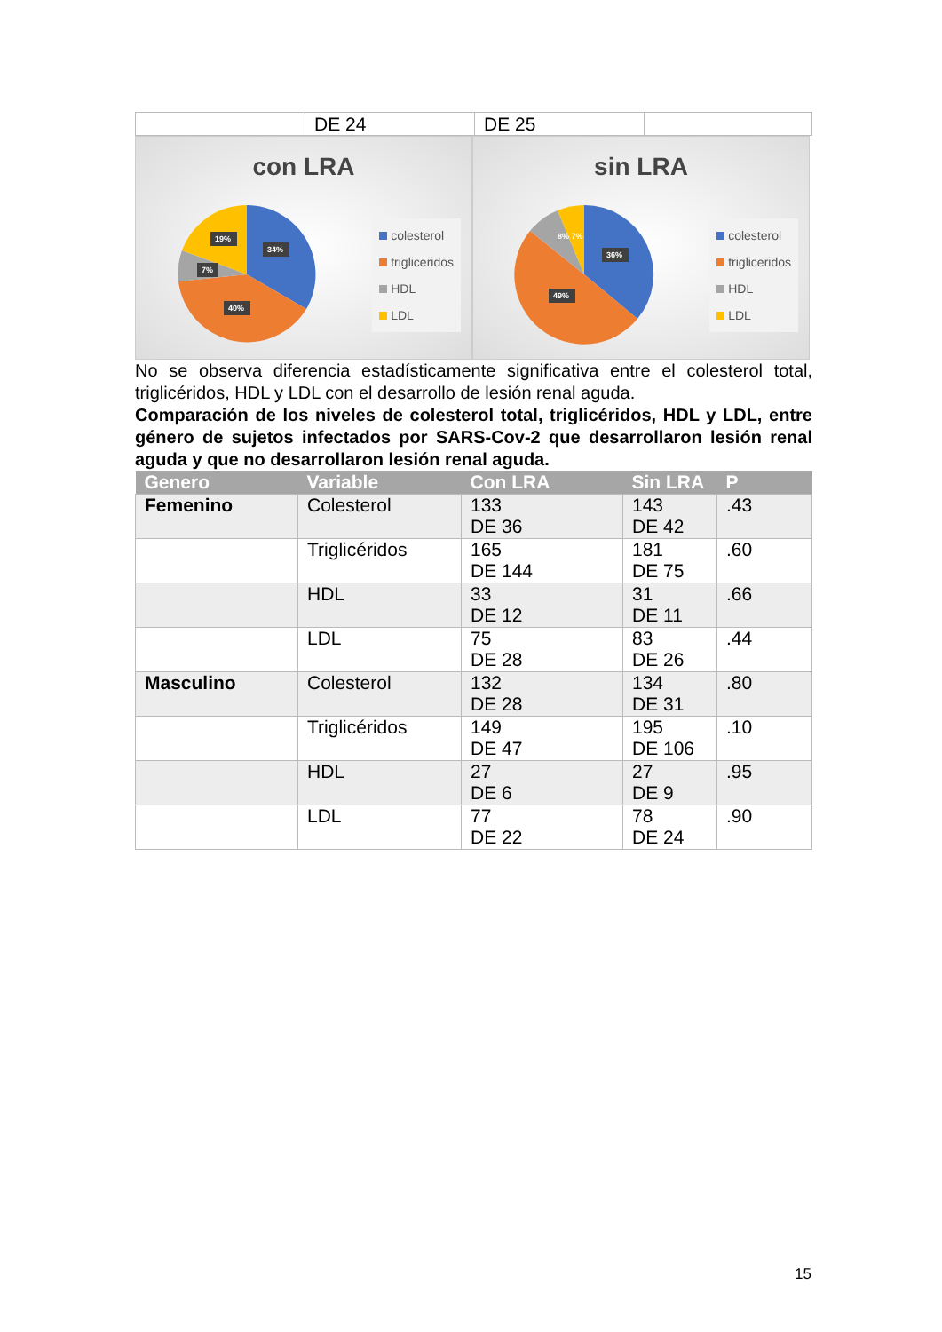| | DE 24 | DE 25 | |
con LRA
34%
40%
7%
19%
colesterol
trigliceridos
HDL
LDL
sin LRA
36%
49%
8% 7%
colesterol
trigliceridos
HDL
LDL
No se observa diferencia estadísticamente significativa entre el colesterol total, triglicéridos, HDL y LDL con el desarrollo de lesión renal aguda.
Comparación de los niveles de colesterol total, triglicéridos, HDL y LDL, entre género de sujetos infectados por SARS-Cov-2 que desarrollaron lesión renal aguda y que no desarrollaron lesión renal aguda.
| Genero | Variable | Con LRA | Sin LRA | P |
| --- | --- | --- | --- | --- |
| Femenino | Colesterol | 133 DE 36 | 143 DE 42 | .43 |
| | Triglicéridos | 165 DE 144 | 181 DE 75 | .60 |
| | HDL | 33 DE 12 | 31 DE 11 | .66 |
| | LDL | 75 DE 28 | 83 DE 26 | .44 |
| Masculino | Colesterol | 132 DE 28 | 134 DE 31 | .80 |
| | Triglicéridos | 149 DE 47 | 195 DE 106 | .10 |
| | HDL | 27 DE 6 | 27 DE 9 | .95 |
| | LDL | 77 DE 22 | 78 DE 24 | .90 |
15